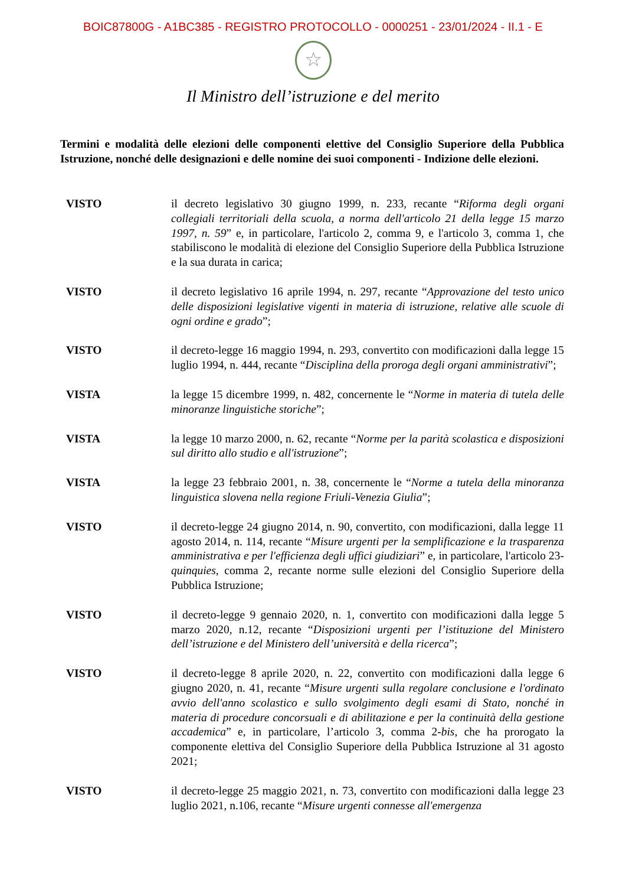BOIC87800G - A1BC385 - REGISTRO PROTOCOLLO - 0000251 - 23/01/2024 - II.1 - E
☆
Il Ministro dell’istruzione e del merito
Termini e modalità delle elezioni delle componenti elettive del Consiglio Superiore della Pubblica Istruzione, nonché delle designazioni e delle nomine dei suoi componenti - Indizione delle elezioni.
VISTO il decreto legislativo 30 giugno 1999, n. 233, recante “Riforma degli organi collegiali territoriali della scuola, a norma dell'articolo 21 della legge 15 marzo 1997, n. 59” e, in particolare, l'articolo 2, comma 9, e l'articolo 3, comma 1, che stabiliscono le modalità di elezione del Consiglio Superiore della Pubblica Istruzione e la sua durata in carica;
VISTO il decreto legislativo 16 aprile 1994, n. 297, recante “Approvazione del testo unico delle disposizioni legislative vigenti in materia di istruzione, relative alle scuole di ogni ordine e grado”;
VISTO il decreto-legge 16 maggio 1994, n. 293, convertito con modificazioni dalla legge 15 luglio 1994, n. 444, recante “Disciplina della proroga degli organi amministrativi”;
VISTA la legge 15 dicembre 1999, n. 482, concernente le “Norme in materia di tutela delle minoranze linguistiche storiche”;
VISTA la legge 10 marzo 2000, n. 62, recante “Norme per la parità scolastica e disposizioni sul diritto allo studio e all'istruzione”;
VISTA la legge 23 febbraio 2001, n. 38, concernente le “Norme a tutela della minoranza linguistica slovena nella regione Friuli-Venezia Giulia”;
VISTO il decreto-legge 24 giugno 2014, n. 90, convertito, con modificazioni, dalla legge 11 agosto 2014, n. 114, recante “Misure urgenti per la semplificazione e la trasparenza amministrativa e per l'efficienza degli uffici giudiziari” e, in particolare, l'articolo 23-quinquies, comma 2, recante norme sulle elezioni del Consiglio Superiore della Pubblica Istruzione;
VISTO il decreto-legge 9 gennaio 2020, n. 1, convertito con modificazioni dalla legge 5 marzo 2020, n.12, recante “Disposizioni urgenti per l’istituzione del Ministero dell’istruzione e del Ministero dell’università e della ricerca”;
VISTO il decreto-legge 8 aprile 2020, n. 22, convertito con modificazioni dalla legge 6 giugno 2020, n. 41, recante “Misure urgenti sulla regolare conclusione e l'ordinato avvio dell'anno scolastico e sullo svolgimento degli esami di Stato, nonché in materia di procedure concorsuali e di abilitazione e per la continuità della gestione accademica” e, in particolare, l’articolo 3, comma 2-bis, che ha prorogato la componente elettiva del Consiglio Superiore della Pubblica Istruzione al 31 agosto 2021;
VISTO il decreto-legge 25 maggio 2021, n. 73, convertito con modificazioni dalla legge 23 luglio 2021, n.106, recante “Misure urgenti connesse all'emergenza